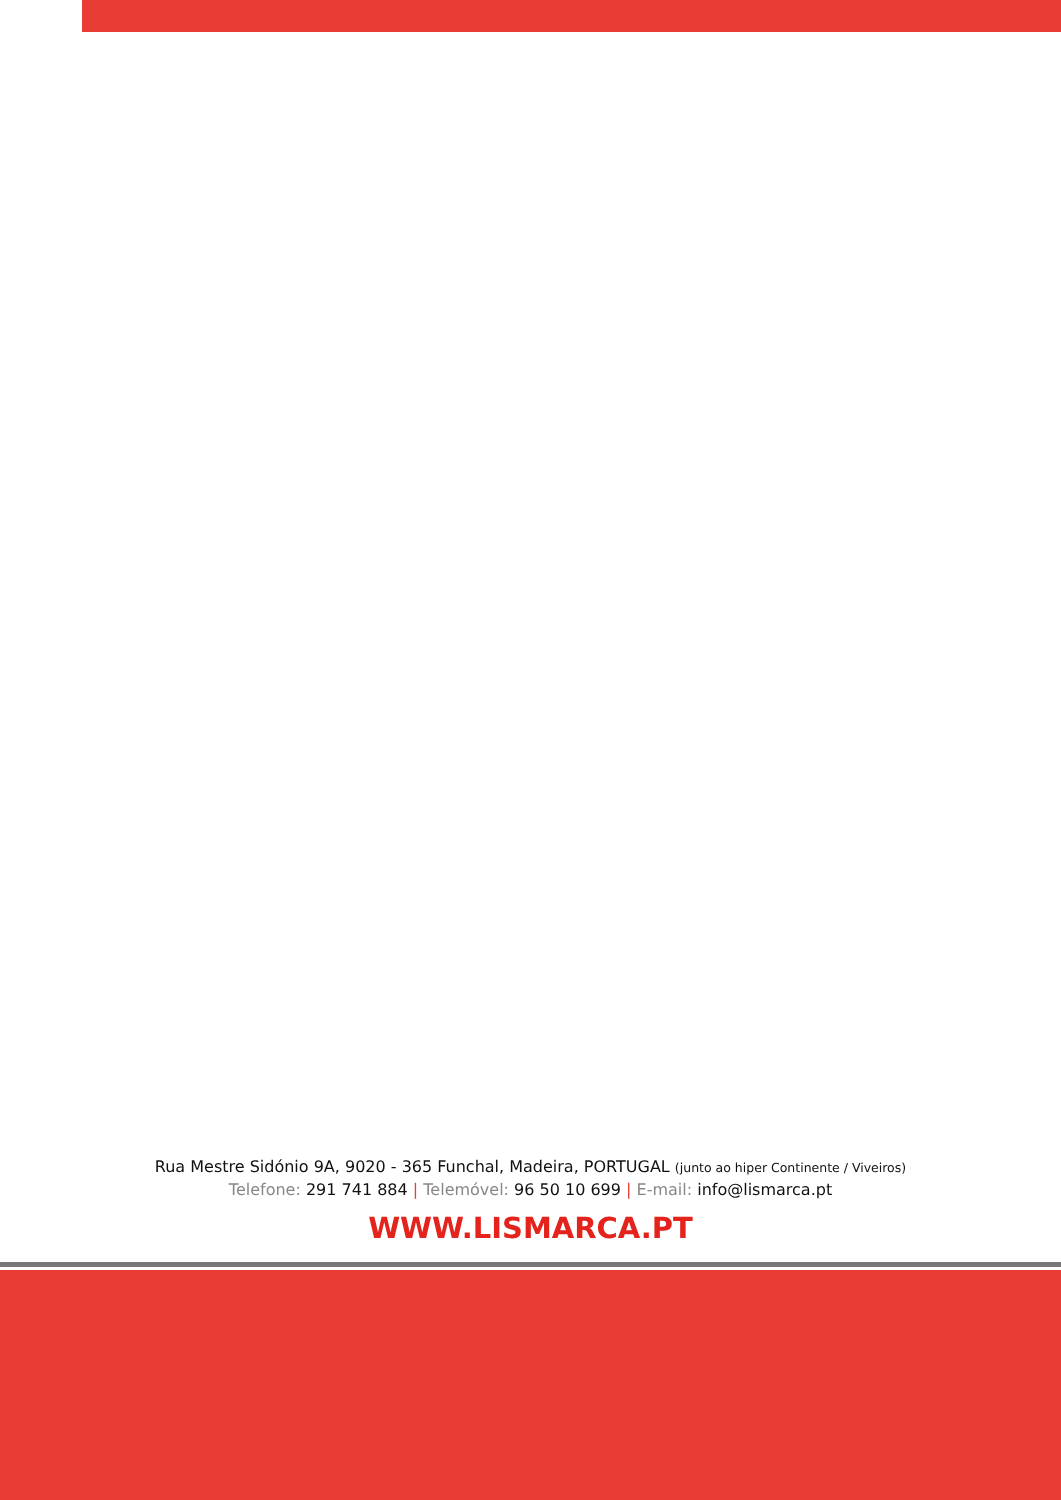Rua Mestre Sidónio 9A, 9020 - 365 Funchal, Madeira, PORTUGAL (junto ao hiper Continente / Viveiros)
Telefone: 291 741 884 | Telemóvel: 96 50 10 699 | E-mail: info@lismarca.pt
WWW.LISMARCA.PT